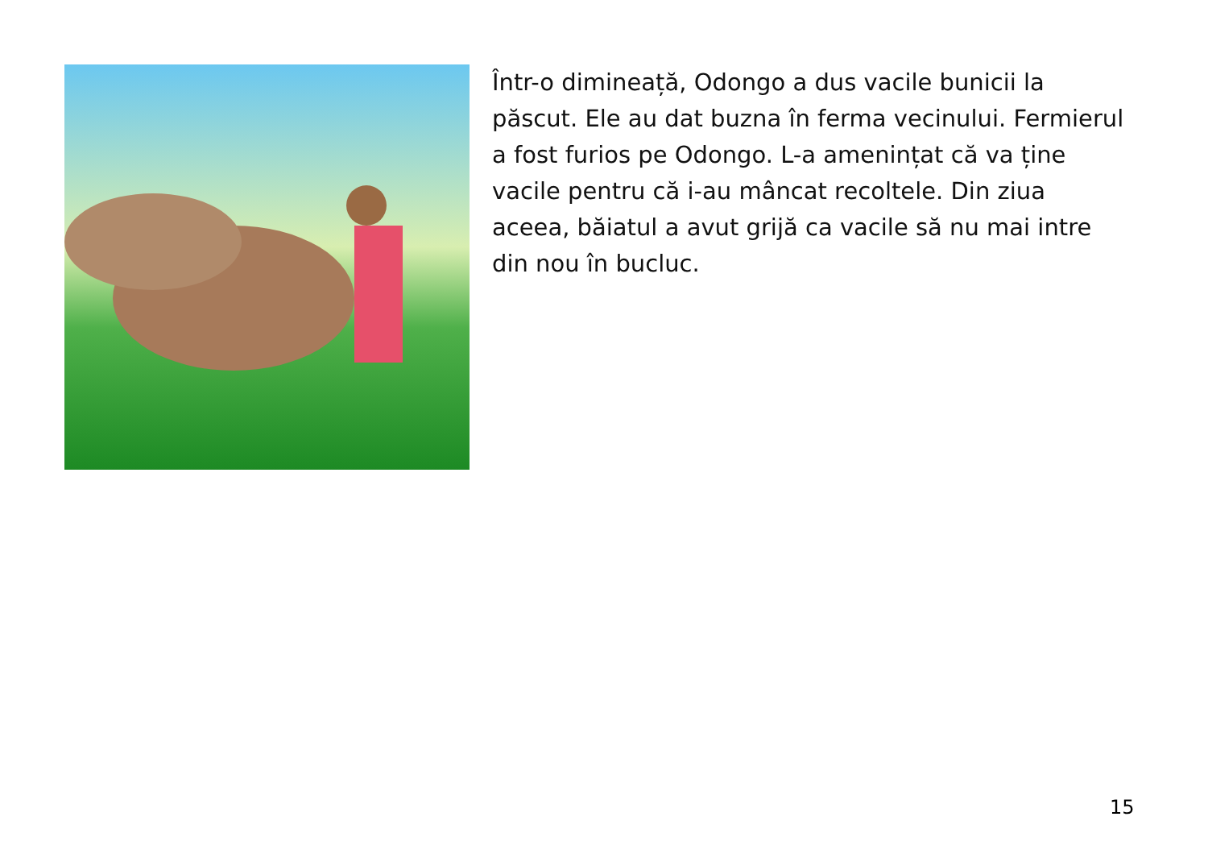Într-o dimineață, Odongo a dus vacile bunicii la păscut. Ele au dat buzna în ferma vecinului. Fermierul a fost furios pe Odongo. L-a amenințat că va ține vacile pentru că i-au mâncat recoltele. Din ziua aceea, băiatul a avut grijă ca vacile să nu mai intre din nou în bucluc.
15